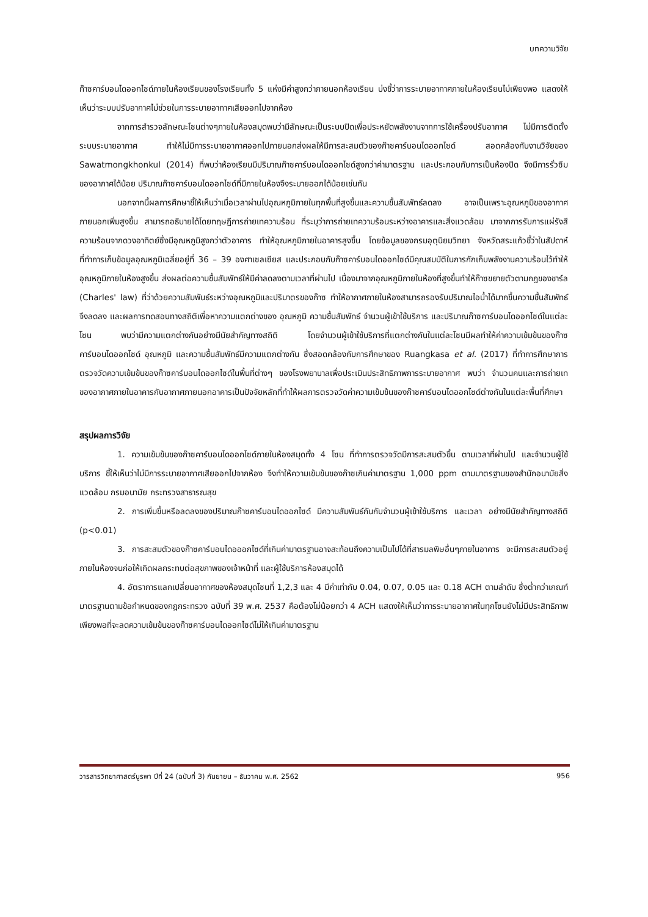บทความวิจัย
ก๊าซคาร์บอนไดออกไซด์ภายในห้องเรียนของโรงเรียนทั้ง 5 แห่งมีค่าสูงกว่าภายนอกห้องเรียน บ่งชี้ว่าการระบายอากาศภายในห้องเรียนไม่เพียงพอ แสดงให้เห็นว่าระบบปรับอากาศไม่ช่วยในการระบายอากาศเสียออกไปจากห้อง
จากการสำรวจลักษณะโซนต่างๆภายในห้องสมุดพบว่ามีลักษณะเป็นระบบปิดเพื่อประหยัดพลังงานจากการใช้เครื่องปรับอากาศ ไม่มีการติดตั้งระบบระบายอากาศ ทำให้ไม่มีการระบายอากาศออกไปภายนอกส่งผลให้มีการสะสมตัวของก๊าซคาร์บอนไดออกไซด์ สอดคล้องกับงานวิจัยของ Sawatmongkhonkul (2014) ที่พบว่าห้องเรียนมีปริมาณก๊าซคาร์บอนไดออกไซด์สูงกว่าค่ามาตรฐาน และประกอบกับการเป็นห้องปิด จึงมีการรั่วซึมของอากาศได้น้อย ปริมาณก๊าซคาร์บอนไดออกไซด์ที่มีภายในห้องจึงระบายออกได้น้อยเช่นกัน
นอกจากนี้ผลการศึกษาชี้ให้เห็นว่าเมื่อเวลาผ่านไปอุณหภูมิภายในทุกพื้นที่สูงขึ้นและความชื้นสัมพัทธ์ลดลง อาจเป็นเพราะอุณหภูมิของอากาศภายนอกเพิ่มสูงขึ้น สามารถอธิบายได้โดยทฤษฎีการถ่ายเทความร้อน ที่ระบุว่าการถ่ายเทความร้อนระหว่างอาคารและสิ่งแวดล้อม มาจากการรับการแผ่รังสีความร้อนจากดวงอาทิตย์ซึ่งมีอุณหภูมิสูงกว่าตัวอาคาร ทำให้อุณหภูมิภายในอาคารสูงขึ้น โดยข้อมูลของกรมอุตุนิยมวิทยา จังหวัดสระแก้วชี้ว่าในสัปดาห์ที่ทำการเก็บข้อมูลอุณหภูมิเฉลี่ยอยู่ที่ 36 – 39 องศาเซลเซียส และประกอบกับก๊าซคาร์บอนไดออกไซด์มีคุณสมบัติในการกักเก็บพลังงานความร้อนไว้ทำให้อุณหภูมิภายในห้องสูงขึ้น ส่งผลต่อความชื้นสัมพัทธ์ให้มีค่าลดลงตามเวลาที่ผ่านไป เนื่องมาจากอุณหภูมิภายในห้องที่สูงขึ้นทำให้ก๊าซขยายตัวตามกฎของชาร์ล (Charles' law) ที่ว่าด้วยความสัมพันธ์ระหว่างอุณหภูมิและปริมาตรของก๊าซ ทำให้อากาศภายในห้องสามารถรองรับปริมาณไอน้ำได้มากขึ้นความชื้นสัมพัทธ์จึงลดลง และผลการทดสอบทางสถิติเพื่อหาความแตกต่างของ อุณหภูมิ ความชื้นสัมพัทธ์ จำนวนผู้เข้าใช้บริการ และปริมาณก๊าซคาร์บอนไดออกไซด์ในแต่ละโซน พบว่ามีความแตกต่างกันอย่างมีนัยสำคัญทางสถิติ โดยจำนวนผู้เข้าใช้บริการที่แตกต่างกันในแต่ละโซนมีผลทำให้ค่าความเข้มข้นของก๊าซคาร์บอนไดออกไซด์ อุณหภูมิ และความชื้นสัมพัทธ์มีความแตกต่างกัน ซึ่งสอดคล้องกับการศึกษาของ Ruangkasa et al. (2017) ที่ทำการศึกษาการตรวจวัดความเข้มข้นของก๊าซคาร์บอนไดออกไซด์ในพื้นที่ต่างๆ ของโรงพยาบาลเพื่อประเมินประสิทธิภาพการระบายอากาศ พบว่า จำนวนคนและการถ่ายเทของอากาศภายในอาคารกับอากาศภายนอกอาคารเป็นปัจจัยหลักที่ทำให้ผลการตรวจวัดค่าความเข้มข้นของก๊าซคาร์บอนไดออกไซด์ต่างกันในแต่ละพื้นที่ศึกษา
สรุปผลการวิจัย
1. ความเข้มข้นของก๊าซคาร์บอนไดออกไซด์ภายในห้องสมุดทั้ง 4 โซน ที่ทำการตรวจวัดมีการสะสมตัวขึ้น ตามเวลาที่ผ่านไป และจำนวนผู้ใช้บริการ ชี้ให้เห็นว่าไม่มีการระบายอากาศเสียออกไปจากห้อง จึงทำให้ความเข้มข้นของก๊าซเกินค่ามาตรฐาน 1,000 ppm ตามมาตรฐานของสำนักอนามัยสิ่งแวดล้อม กรมอนามัย กระทรวงสาธารณสุข
2. การเพิ่มขึ้นหรือลดลงของปริมาณก๊าซคาร์บอนไดออกไซด์ มีความสัมพันธ์กันกับจำนวนผู้เข้าใช้บริการ และเวลา อย่างมีนัยสำคัญทางสถิติ (p<0.01)
3. การสะสมตัวของก๊าซคาร์บอนไดอออกไซด์ที่เกินค่ามาตรฐานอาจสะท้อนถึงความเป็นไปได้ที่สารมลพิษอื่นๆภายในอาคาร จะมีการสะสมตัวอยู่ภายในห้องจนก่อให้เกิดผลกระทบต่อสุขภาพของเจ้าหน้าที่ และผู้ใช้บริการห้องสมุดได้
4. อัตราการแลกเปลี่ยนอากาศของห้องสมุดโซนที่ 1,2,3 และ 4 มีค่าเท่ากับ 0.04, 0.07, 0.05 และ 0.18 ACH ตามลำดับ ซึ่งต่ำกว่าเกณฑ์มาตรฐานตามข้อกำหนดของกฎกระทรวง ฉบับที่ 39 พ.ศ. 2537 คือต้องไม่น้อยกว่า 4 ACH แสดงให้เห็นว่าการระบายอากาศในทุกโซนยังไม่มีประสิทธิภาพเพียงพอที่จะลดความเข้มข้นของก๊าซคาร์บอนไดออกไซด์ไม่ให้เกินค่ามาตรฐาน
วารสารวิทยาศาสตร์บูรพา ปีที่ 24 (ฉบับที่ 3) กันยายน – ธันวาคม พ.ศ. 2562 956